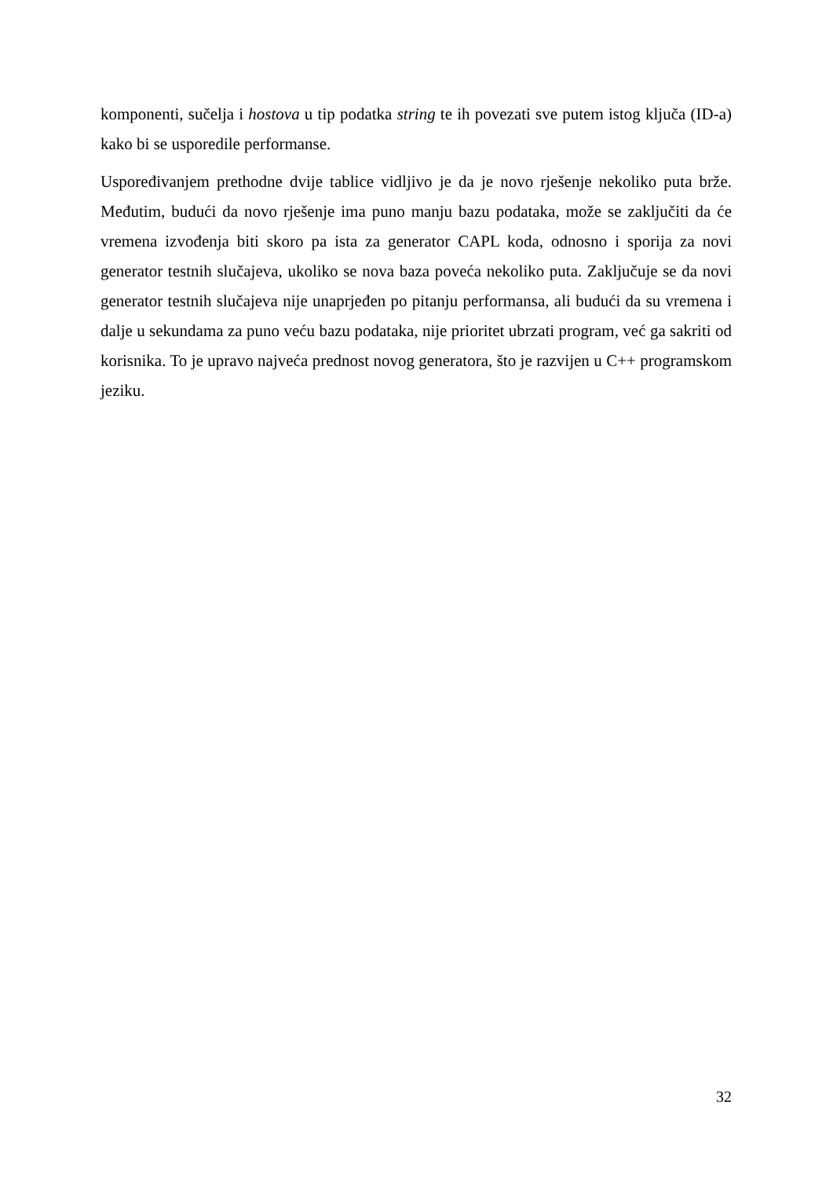komponenti, sučelja i hostova u tip podatka string te ih povezati sve putem istog ključa (ID-a) kako bi se usporedile performanse.
Uspoređivanjem prethodne dvije tablice vidljivo je da je novo rješenje nekoliko puta brže. Međutim, budući da novo rješenje ima puno manju bazu podataka, može se zaključiti da će vremena izvođenja biti skoro pa ista za generator CAPL koda, odnosno i sporija za novi generator testnih slučajeva, ukoliko se nova baza poveća nekoliko puta. Zaključuje se da novi generator testnih slučajeva nije unaprjeđen po pitanju performansa, ali budući da su vremena i dalje u sekundama za puno veću bazu podataka, nije prioritet ubrzati program, već ga sakriti od korisnika. To je upravo najveća prednost novog generatora, što je razvijen u C++ programskom jeziku.
32